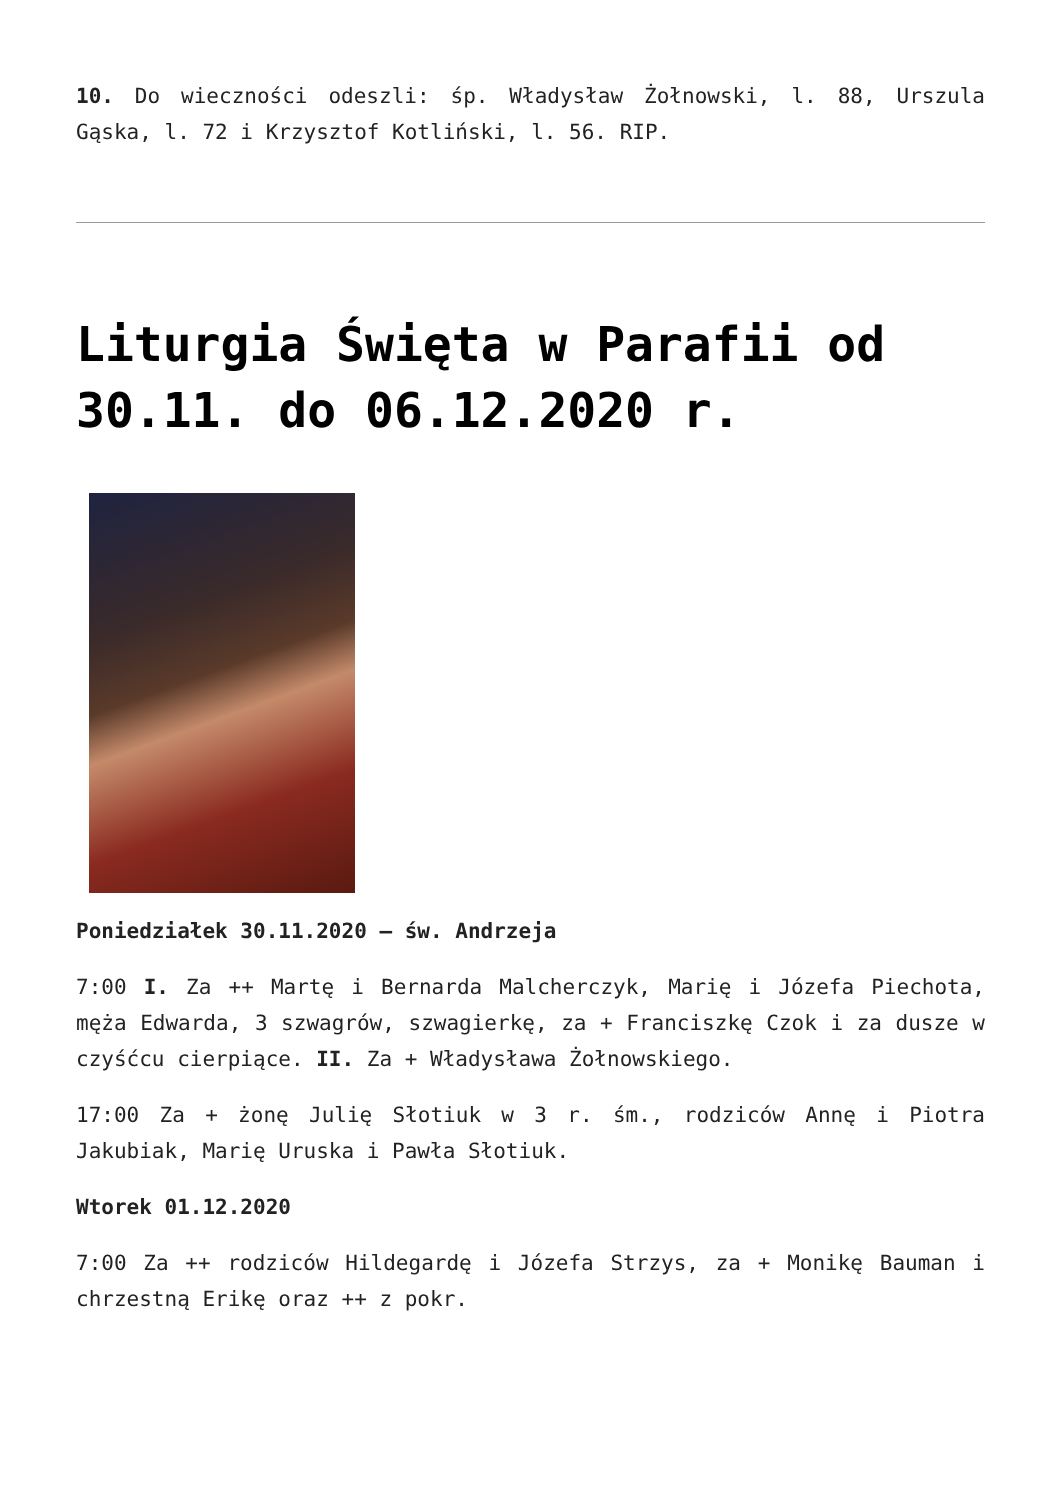10. Do wieczności odeszli: śp. Władysław Żołnowski, l. 88, Urszula Gąska, l. 72 i Krzysztof Kotliński, l. 56. RIP.
Liturgia Święta w Parafii od 30.11. do 06.12.2020 r.
Poniedziałek 30.11.2020 – św. Andrzeja
7:00 I. Za ++ Martę i Bernarda Malcherczyk, Marię i Józefa Piechota, męża Edwarda, 3 szwagrów, szwagierkę, za + Franciszkę Czok i za dusze w czyśćcu cierpiące. II. Za + Władysława Żołnowskiego.
17:00 Za + żonę Julię Słotiuk w 3 r. śm., rodziców Annę i Piotra Jakubiak, Marię Uruska i Pawła Słotiuk.
Wtorek 01.12.2020
7:00 Za ++ rodziców Hildegardę i Józefa Strzys, za + Monikę Bauman i chrzestną Erikę oraz ++ z pokr.